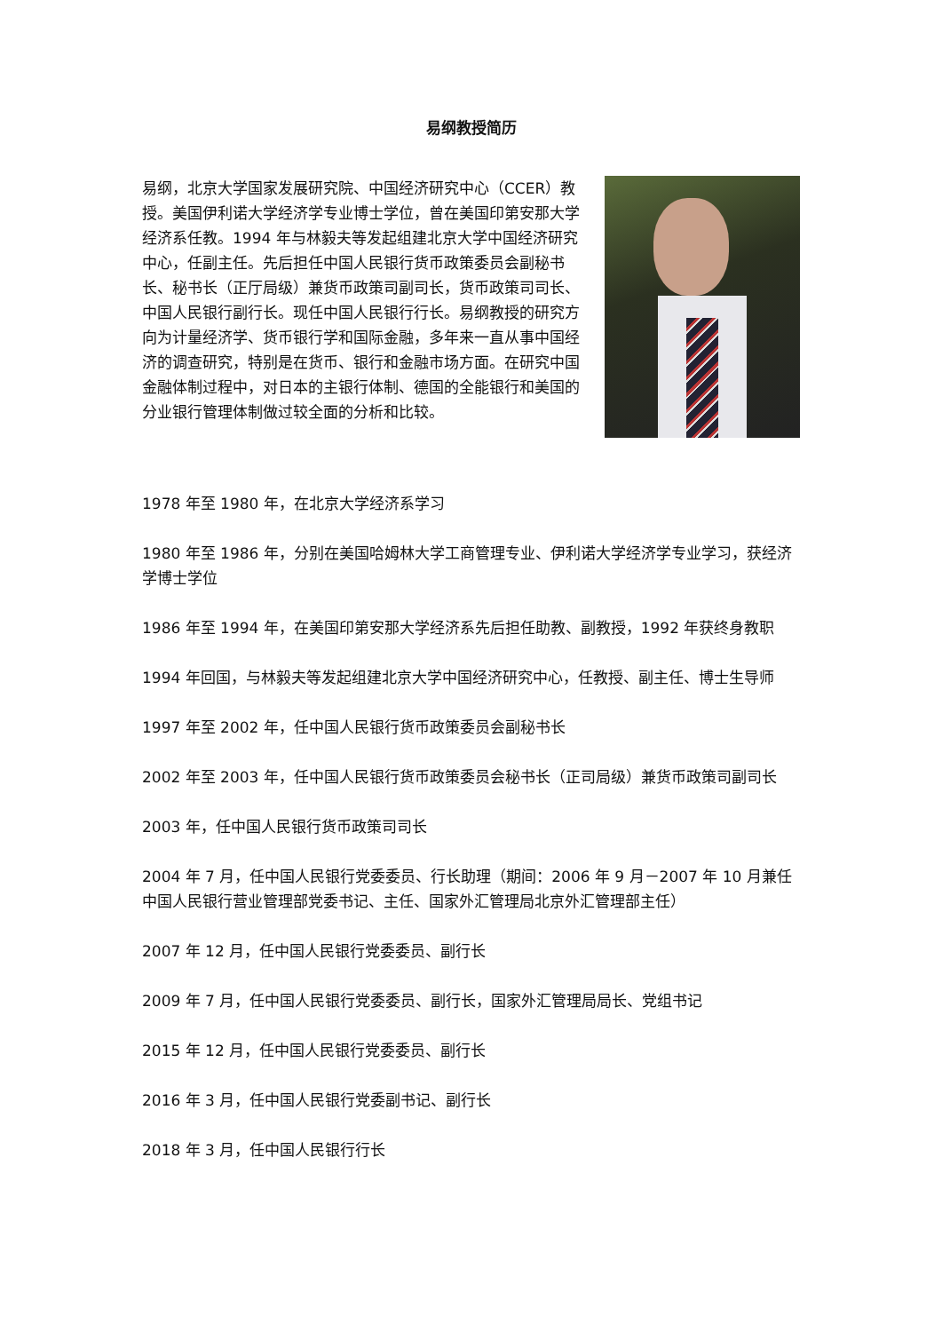易纲教授简历
易纲，北京大学国家发展研究院、中国经济研究中心（CCER）教授。美国伊利诺大学经济学专业博士学位，曾在美国印第安那大学经济系任教。1994 年与林毅夫等发起组建北京大学中国经济研究中心，任副主任。先后担任中国人民银行货币政策委员会副秘书长、秘书长（正厅局级）兼货币政策司副司长，货币政策司司长、中国人民银行副行长。现任中国人民银行行长。易纲教授的研究方向为计量经济学、货币银行学和国际金融，多年来一直从事中国经济的调查研究，特别是在货币、银行和金融市场方面。在研究中国金融体制过程中，对日本的主银行体制、德国的全能银行和美国的分业银行管理体制做过较全面的分析和比较。
1978 年至 1980 年，在北京大学经济系学习
1980 年至 1986 年，分别在美国哈姆林大学工商管理专业、伊利诺大学经济学专业学习，获经济学博士学位
1986 年至 1994 年，在美国印第安那大学经济系先后担任助教、副教授，1992 年获终身教职
1994 年回国，与林毅夫等发起组建北京大学中国经济研究中心，任教授、副主任、博士生导师
1997 年至 2002 年，任中国人民银行货币政策委员会副秘书长
2002 年至 2003 年，任中国人民银行货币政策委员会秘书长（正司局级）兼货币政策司副司长
2003 年，任中国人民银行货币政策司司长
2004 年 7 月，任中国人民银行党委委员、行长助理（期间：2006 年 9 月－2007 年 10 月兼任中国人民银行营业管理部党委书记、主任、国家外汇管理局北京外汇管理部主任）
2007 年 12 月，任中国人民银行党委委员、副行长
2009 年 7 月，任中国人民银行党委委员、副行长，国家外汇管理局局长、党组书记
2015 年 12 月，任中国人民银行党委委员、副行长
2016 年 3 月，任中国人民银行党委副书记、副行长
2018 年 3 月，任中国人民银行行长